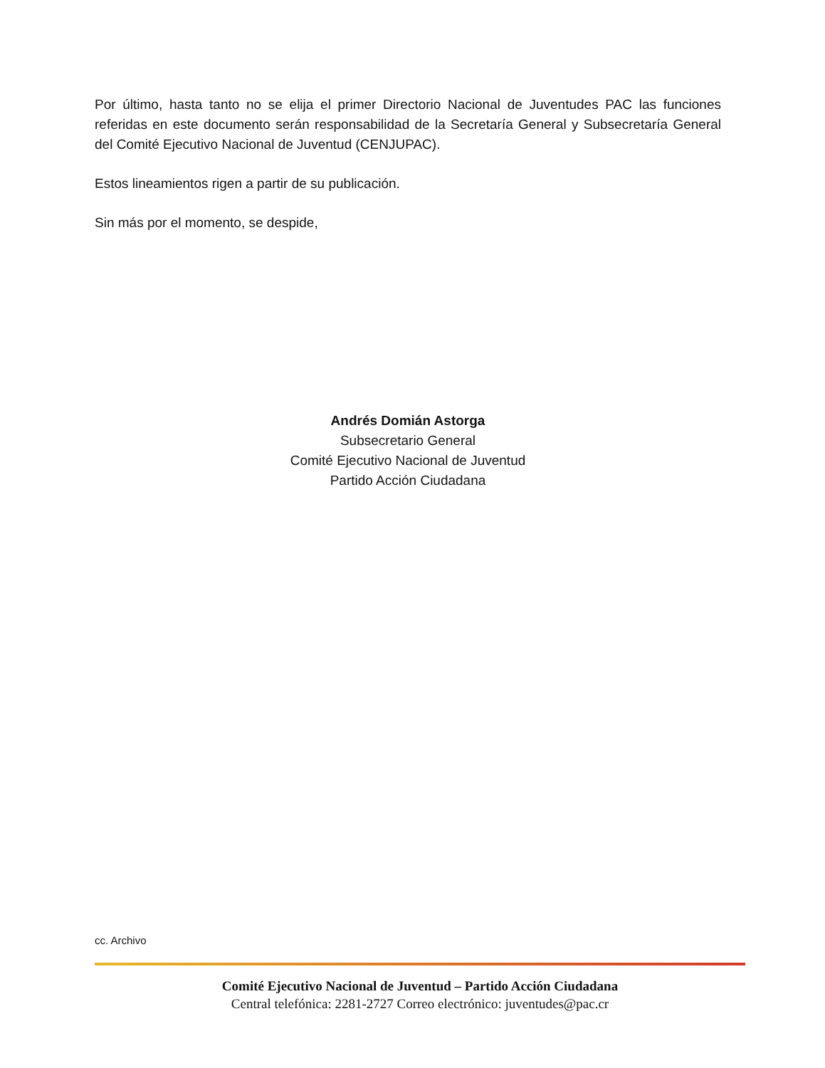Por último, hasta tanto no se elija el primer Directorio Nacional de Juventudes PAC las funciones referidas en este documento serán responsabilidad de la Secretaría General y Subsecretaría General del Comité Ejecutivo Nacional de Juventud (CENJUPAC).
Estos lineamientos rigen a partir de su publicación.
Sin más por el momento, se despide,
Andrés Domián Astorga
Subsecretario General
Comité Ejecutivo Nacional de Juventud
Partido Acción Ciudadana
cc. Archivo
Comité Ejecutivo Nacional de Juventud – Partido Acción Ciudadana
Central telefónica: 2281-2727 Correo electrónico: juventudes@pac.cr